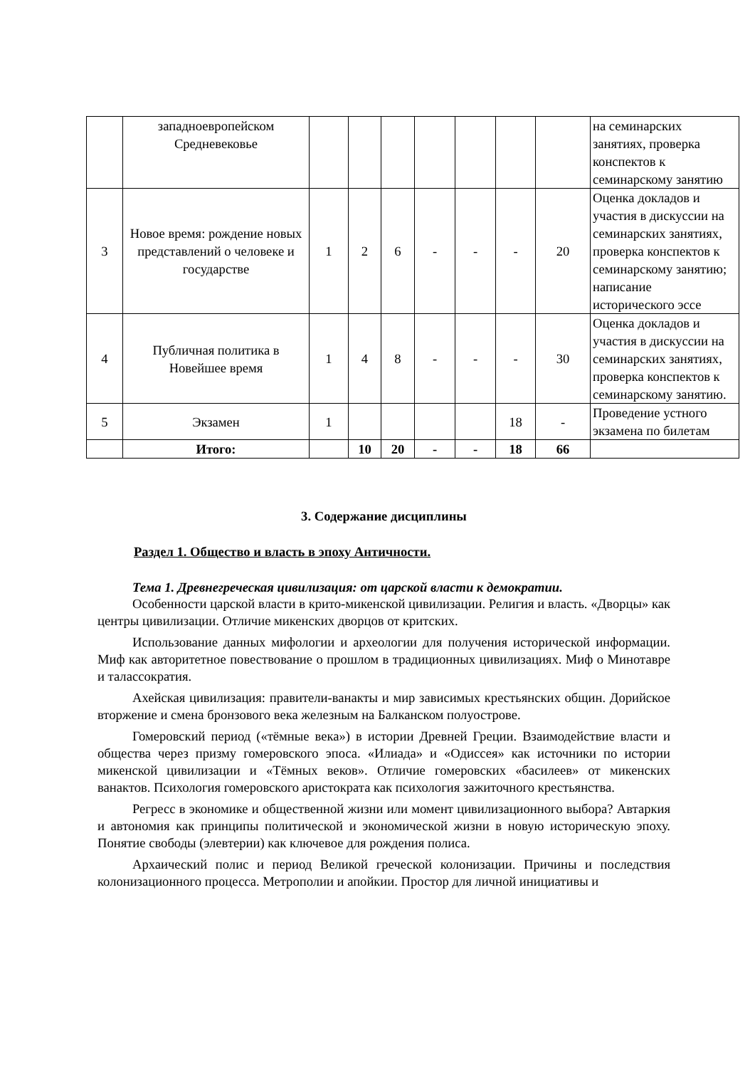| | западноевропейском Средневековье | | | | | | | | на семинарских занятиях, проверка конспектов к семинарскому занятию |
| 3 | Новое время: рождение новых представлений о человеке и государстве | 1 | 2 | 6 | - | - | - | 20 | Оценка докладов и участия в дискуссии на семинарских занятиях, проверка конспектов к семинарскому занятию; написание исторического эссе |
| 4 | Публичная политика в Новейшее время | 1 | 4 | 8 | - | - | - | 30 | Оценка докладов и участия в дискуссии на семинарских занятиях, проверка конспектов к семинарскому занятию. |
| 5 | Экзамен | 1 | | | | | 18 | - | Проведение устного экзамена по билетам |
| | Итого: | | 10 | 20 | - | - | 18 | 66 | |
3. Содержание дисциплины
Раздел 1. Общество и власть в эпоху Античности.
Тема 1. Древнегреческая цивилизация: от царской власти к демократии.
Особенности царской власти в крито-микенской цивилизации. Религия и власть. «Дворцы» как центры цивилизации. Отличие микенских дворцов от критских.
Использование данных мифологии и археологии для получения исторической информации. Миф как авторитетное повествование о прошлом в традиционных цивилизациях. Миф о Минотавре и талассократия.
Ахейская цивилизация: правители-ванакты и мир зависимых крестьянских общин. Дорийское вторжение и смена бронзового века железным на Балканском полуострове.
Гомеровский период («тёмные века») в истории Древней Греции. Взаимодействие власти и общества через призму гомеровского эпоса. «Илиада» и «Одиссея» как источники по истории микенской цивилизации и «Тёмных веков». Отличие гомеровских «басилеев» от микенских ванактов. Психология гомеровского аристократа как психология зажиточного крестьянства.
Регресс в экономике и общественной жизни или момент цивилизационного выбора? Автаркия и автономия как принципы политической и экономической жизни в новую историческую эпоху. Понятие свободы (элевтерии) как ключевое для рождения полиса.
Архаический полис и период Великой греческой колонизации. Причины и последствия колонизационного процесса. Метрополии и апойкии. Простор для личной инициативы и